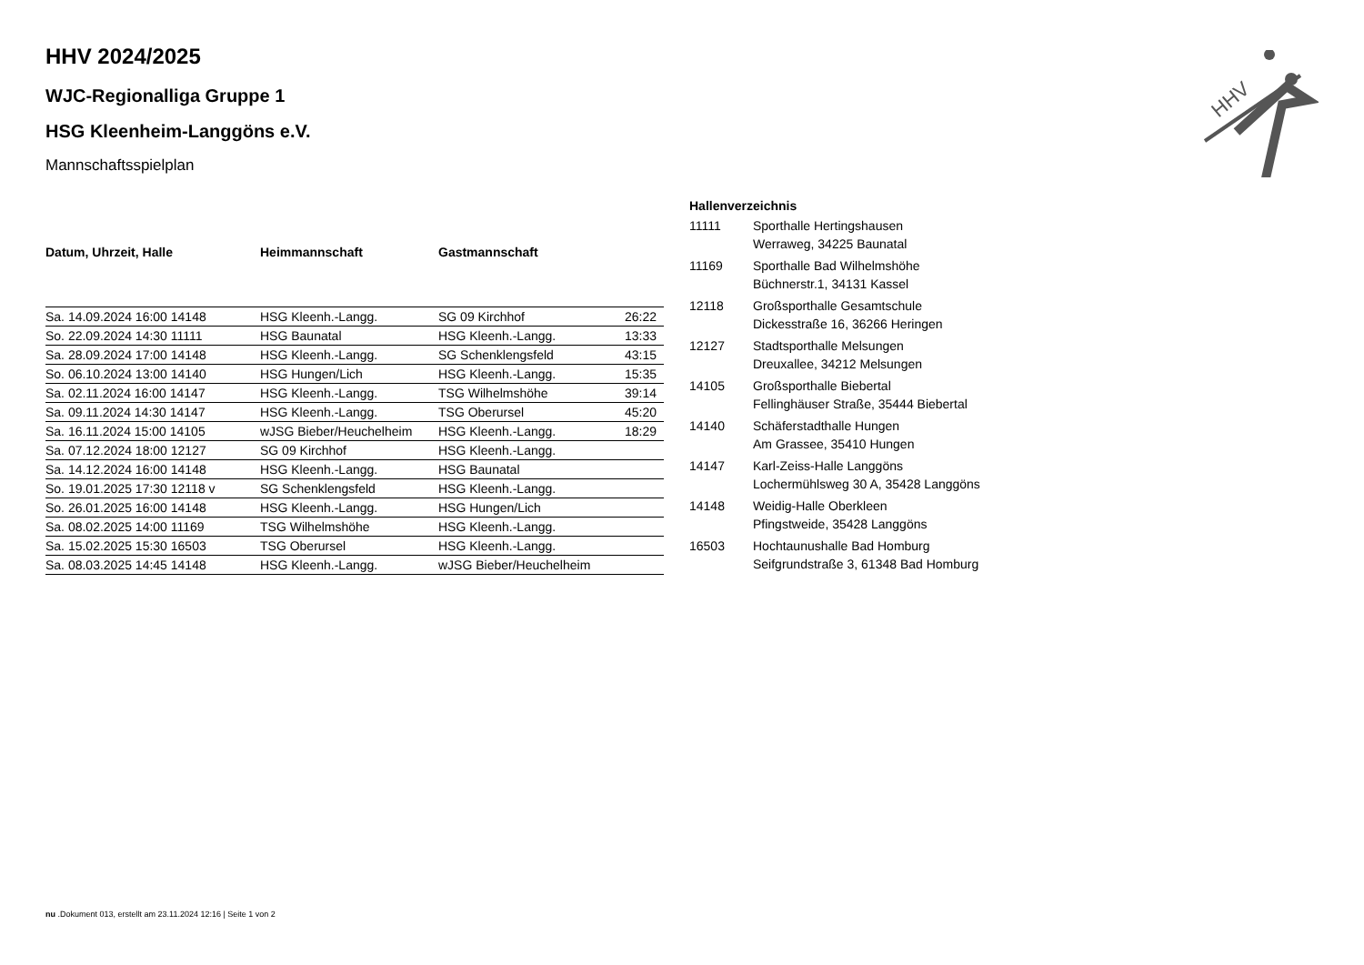HHV
HHV 2024/2025
WJC-Regionalliga Gruppe 1
HSG Kleenheim-Langgöns e.V.
Mannschaftsspielplan
| Datum, Uhrzeit, Halle | Heimmannschaft | Gastmannschaft | |
| --- | --- | --- | --- |
| Sa. 14.09.2024 16:00 14148 | HSG Kleenh.-Langg. | SG 09 Kirchhof | 26:22 |
| So. 22.09.2024 14:30 11111 | HSG Baunatal | HSG Kleenh.-Langg. | 13:33 |
| Sa. 28.09.2024 17:00 14148 | HSG Kleenh.-Langg. | SG Schenklengsfeld | 43:15 |
| So. 06.10.2024 13:00 14140 | HSG Hungen/Lich | HSG Kleenh.-Langg. | 15:35 |
| Sa. 02.11.2024 16:00 14147 | HSG Kleenh.-Langg. | TSG Wilhelmshöhe | 39:14 |
| Sa. 09.11.2024 14:30 14147 | HSG Kleenh.-Langg. | TSG Oberursel | 45:20 |
| Sa. 16.11.2024 15:00 14105 | wJSG Bieber/Heuchelheim | HSG Kleenh.-Langg. | 18:29 |
| Sa. 07.12.2024 18:00 12127 | SG 09 Kirchhof | HSG Kleenh.-Langg. | |
| Sa. 14.12.2024 16:00 14148 | HSG Kleenh.-Langg. | HSG Baunatal | |
| So. 19.01.2025 17:30 12118 v | SG Schenklengsfeld | HSG Kleenh.-Langg. | |
| So. 26.01.2025 16:00 14148 | HSG Kleenh.-Langg. | HSG Hungen/Lich | |
| Sa. 08.02.2025 14:00 11169 | TSG Wilhelmshöhe | HSG Kleenh.-Langg. | |
| Sa. 15.02.2025 15:30 16503 | TSG Oberursel | HSG Kleenh.-Langg. | |
| Sa. 08.03.2025 14:45 14148 | HSG Kleenh.-Langg. | wJSG Bieber/Heuchelheim | |
| Hallenverzeichnis | |
| --- | --- |
| 11111 | Sporthalle Hertingshausen Werraweg, 34225 Baunatal |
| 11169 | Sporthalle Bad Wilhelmshöhe Büchnerstr.1, 34131 Kassel |
| 12118 | Großsporthalle Gesamtschule Dickesstraße 16, 36266 Heringen |
| 12127 | Stadtsporthalle Melsungen Dreuxallee, 34212 Melsungen |
| 14105 | Großsporthalle Biebertal Fellinghäuser Straße, 35444 Biebertal |
| 14140 | Schäferstadthalle Hungen Am Grassee, 35410 Hungen |
| 14147 | Karl-Zeiss-Halle Langgöns Lochermühlsweg 30 A, 35428 Langgöns |
| 14148 | Weidig-Halle Oberkleen Pfingstweide, 35428 Langgöns |
| 16503 | Hochtaunushalle Bad Homburg Seifgrundstraße 3, 61348 Bad Homburg |
nu .Dokument 013, erstellt am 23.11.2024 12:16 | Seite 1 von 2